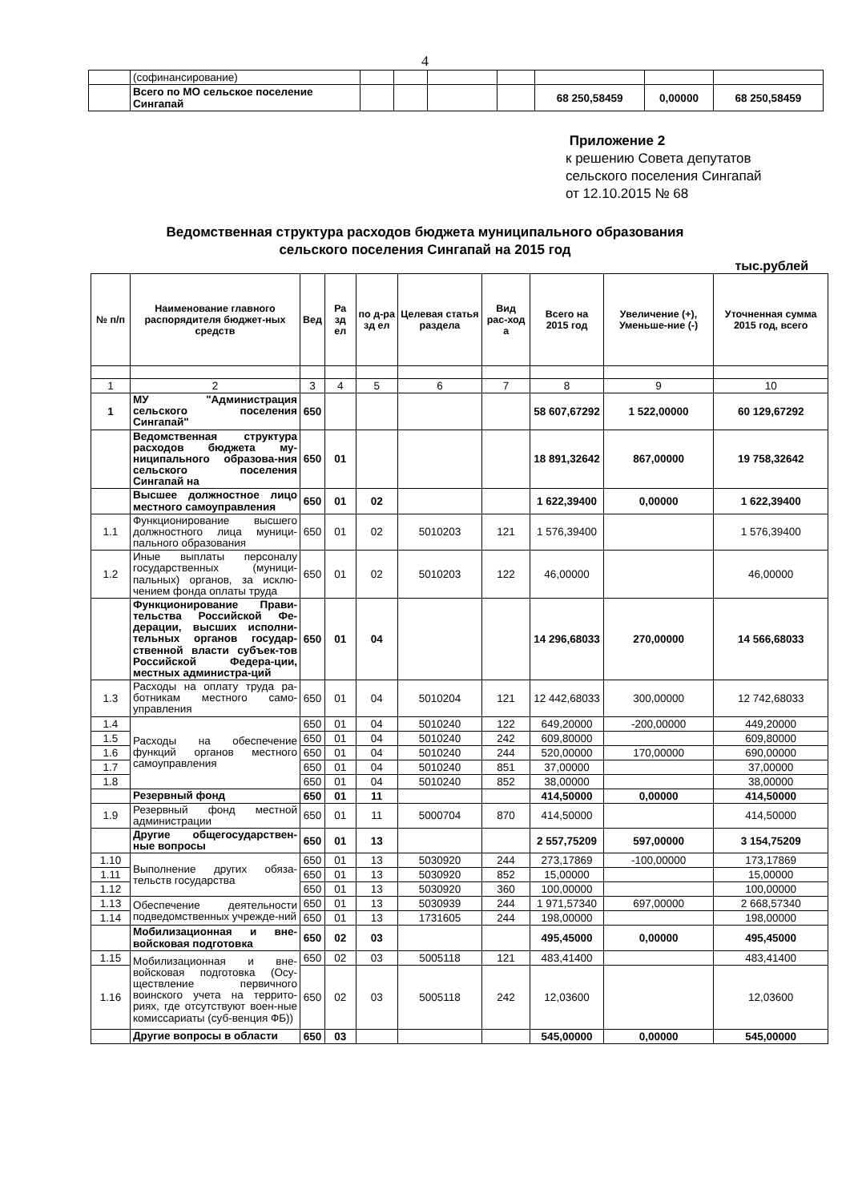4
| | (софинансирование) | | | | | | | |
| | Всего по МО сельское поселение Сингапай | | | | | 68 250,58459 | 0,00000 | 68 250,58459 |
Приложение 2
к решению Совета депутатов
сельского поселения Сингапай
от 12.10.2015 № 68
Ведомственная структура расходов бюджета муниципального образования
сельского поселения Сингапай на 2015 год
тыс.рублей
| № п/п | Наименование главного распорядителя бюджет-ных средств | Вед | Ра зд ел | по д-ра зд ел | Целевая статья раздела | Вид рас-ход а | Всего на 2015 год | Увеличение (+), Уменьше-ние (-) | Уточненная сумма 2015 год, всего |
| --- | --- | --- | --- | --- | --- | --- | --- | --- | --- |
| 1 | 2 | 3 | 4 | 5 | 6 | 7 | 8 | 9 | 10 |
| 1 | МУ "Администрация сельского поселения Сингапай" | 650 | | | | | 58 607,67292 | 1 522,00000 | 60 129,67292 |
| | Ведомственная структура расходов бюджета му-ниципального образова-ния сельского поселения Сингапай на | 650 | 01 | | | | 18 891,32642 | 867,00000 | 19 758,32642 |
| | Высшее должностное лицо местного самоуправления | 650 | 01 | 02 | | | 1 622,39400 | 0,00000 | 1 622,39400 |
| 1.1 | Функционирование высшего должностного лица муници-пального образования | 650 | 01 | 02 | 5010203 | 121 | 1 576,39400 | | 1 576,39400 |
| 1.2 | Иные выплаты персоналу государственных (муници-пальных) органов, за исклю-чением фонда оплаты труда | 650 | 01 | 02 | 5010203 | 122 | 46,00000 | | 46,00000 |
| | Функционирование Прави-тельства Российской Фе-дерации, высших исполни-тельных органов государ-ственной власти субъек-тов Российской Федера-ции, местных администра-ций | 650 | 01 | 04 | | | 14 296,68033 | 270,00000 | 14 566,68033 |
| 1.3 | Расходы на оплату труда ра-ботникам местного само-управления | 650 | 01 | 04 | 5010204 | 121 | 12 442,68033 | 300,00000 | 12 742,68033 |
| 1.4 | Расходы на обеспечение функций органов местного самоуправления | 650 | 01 | 04 | 5010240 | 122 | 649,20000 | -200,00000 | 449,20000 |
| 1.5 | | 650 | 01 | 04 | 5010240 | 242 | 609,80000 | | 609,80000 |
| 1.6 | | 650 | 01 | 04 | 5010240 | 244 | 520,00000 | 170,00000 | 690,00000 |
| 1.7 | | 650 | 01 | 04 | 5010240 | 851 | 37,00000 | | 37,00000 |
| 1.8 | | 650 | 01 | 04 | 5010240 | 852 | 38,00000 | | 38,00000 |
| | Резервный фонд | 650 | 01 | 11 | | | 414,50000 | 0,00000 | 414,50000 |
| 1.9 | Резервный фонд местной администрации | 650 | 01 | 11 | 5000704 | 870 | 414,50000 | | 414,50000 |
| | Другие общегосударствен-ные вопросы | 650 | 01 | 13 | | | 2 557,75209 | 597,00000 | 3 154,75209 |
| 1.10 | Выполнение других обяза-тельств государства | 650 | 01 | 13 | 5030920 | 244 | 273,17869 | -100,00000 | 173,17869 |
| 1.11 | | 650 | 01 | 13 | 5030920 | 852 | 15,00000 | | 15,00000 |
| 1.12 | | 650 | 01 | 13 | 5030920 | 360 | 100,00000 | | 100,00000 |
| 1.13 | Обеспечение деятельности подведомственных учрежде-ний | 650 | 01 | 13 | 5030939 | 244 | 1 971,57340 | 697,00000 | 2 668,57340 |
| 1.14 | | 650 | 01 | 13 | 1731605 | 244 | 198,00000 | | 198,00000 |
| | Мобилизационная и вне-войсковая подготовка | 650 | 02 | 03 | | | 495,45000 | 0,00000 | 495,45000 |
| 1.15 | Мобилизационная и вне-войсковая подготовка (Осу-ществление первичного воинского учета на террито-риях, где отсутствуют воен-ные комиссариаты (суб-венция ФБ)) | 650 | 02 | 03 | 5005118 | 121 | 483,41400 | | 483,41400 |
| 1.16 | | 650 | 02 | 03 | 5005118 | 242 | 12,03600 | | 12,03600 |
| | Другие вопросы в области | 650 | 03 | | | | 545,00000 | 0,00000 | 545,00000 |